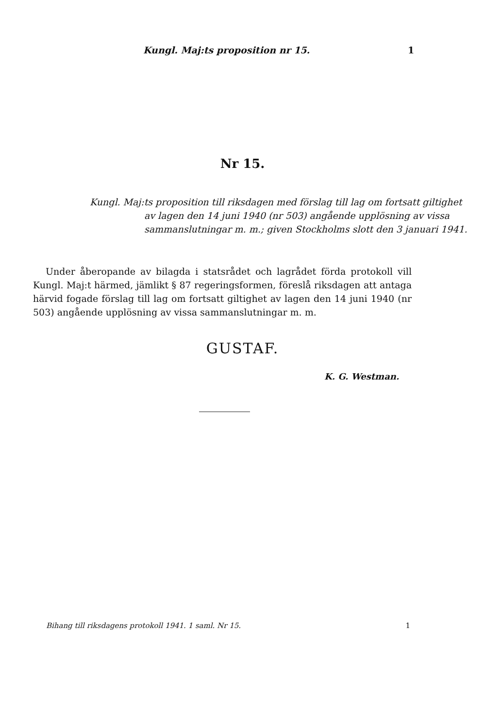Kungl. Maj:ts proposition nr 15. 1
Nr 15.
Kungl. Maj:ts proposition till riksdagen med förslag till lag om fortsatt giltighet av lagen den 14 juni 1940 (nr 503) angående upplösning av vissa sammanslutningar m. m.; given Stockholms slott den 3 januari 1941.
Under åberopande av bilagda i statsrådet och lagrådet förda protokoll vill Kungl. Maj:t härmed, jämlikt § 87 regeringsformen, föreslå riksdagen att antaga härvid fogade förslag till lag om fortsatt giltighet av lagen den 14 juni 1940 (nr 503) angående upplösning av vissa sammanslutningar m. m.
GUSTAF.
K. G. Westman.
Bihang till riksdagens protokoll 1941. 1 saml. Nr 15. 1